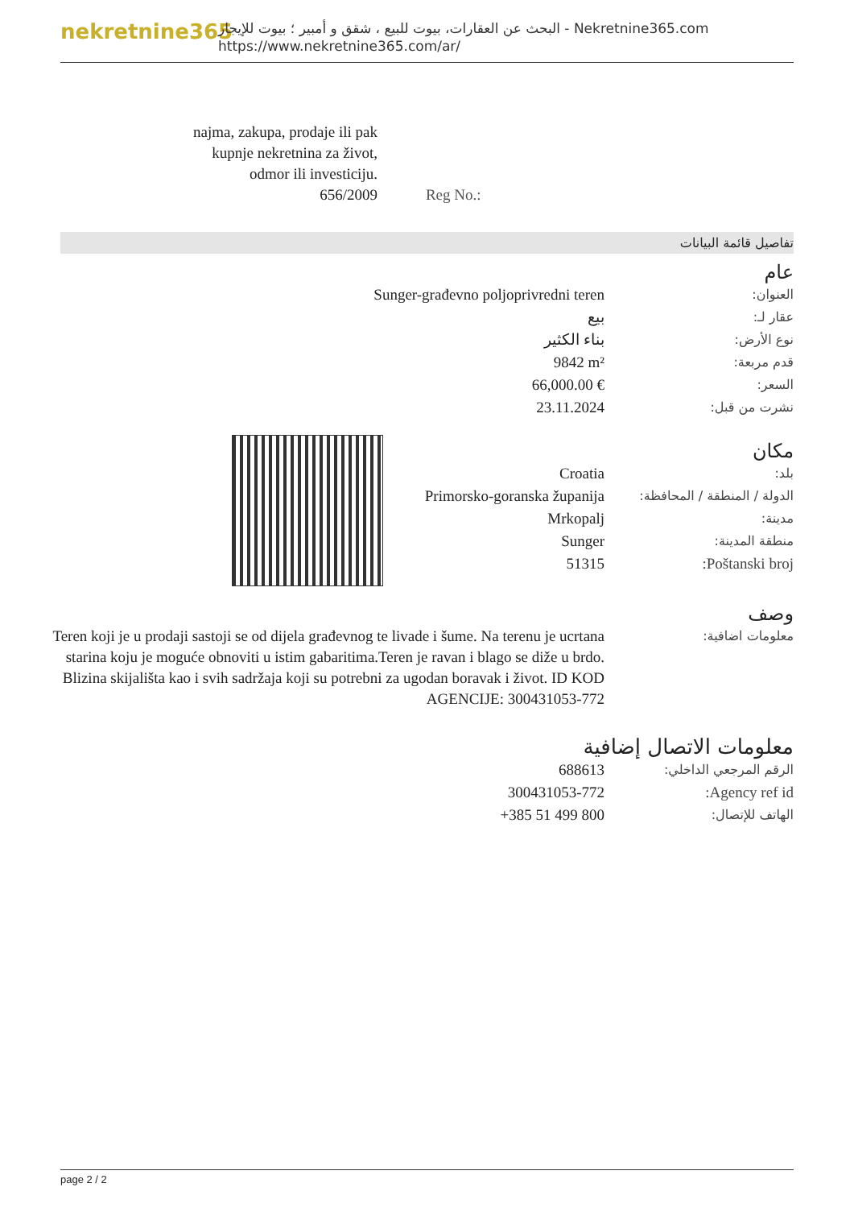nekretnine365
البحث عن العقارات، بيوت للبيع ، شقق و أمبير ؛ بيوت للإيجار - Nekretnine365.com
https://www.nekretnine365.com/ar/
| najma, zakupa, prodaje ili pak kupnje nekretnina za život, odmor ili investiciju. 656/2009 | Reg No.: |
تفاصيل قائمة البيانات
عام
| Sunger-građevno poljoprivredni teren | العنوان: |
| بيع | عقار لـ: |
| بناء الكثير | نوع الأرض: |
| 9842 m² | قدم مربعة: |
| 66,000.00 € | السعر: |
| 23.11.2024 | نشرت من قبل: |
مكان
| Croatia | بلد: |
| Primorsko-goranska županija | الدولة / المنطقة / المحافظة: |
| Mrkopalj | مدينة: |
| Sunger | منطقة المدينة: |
| 51315 | Poštanski broj: |
وصف
| Teren koji je u prodaji sastoji se od dijela građevnog te livade i šume. Na terenu je ucrtana starina koju je moguće obnoviti u istim gabaritima.Teren je ravan i blago se diže u brdo. Blizina skijališta kao i svih sadržaja koji su potrebni za ugodan boravak i život. ID KOD AGENCIJE: 300431053-772 | معلومات اضافية: |
معلومات الاتصال إضافية
| 688613 | الرقم المرجعي الداخلي: |
| 300431053-772 | Agency ref id: |
| +385 51 499 800 | الهاتف للإتصال: |
page 2 / 2